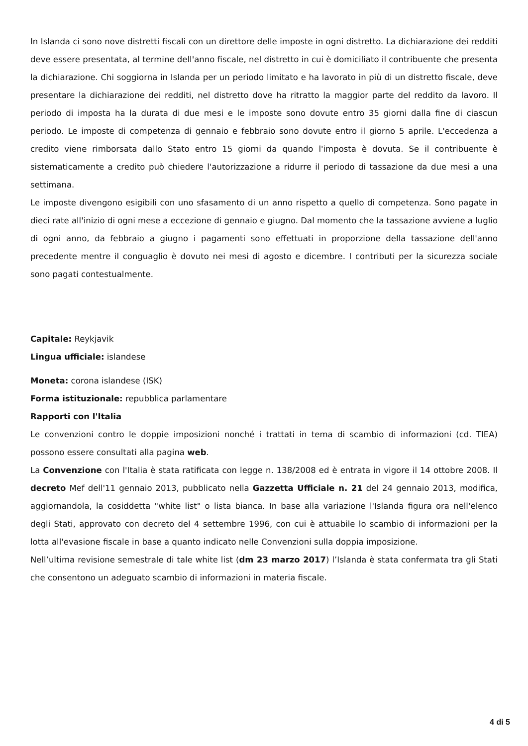In Islanda ci sono nove distretti fiscali con un direttore delle imposte in ogni distretto. La dichiarazione dei redditi deve essere presentata, al termine dell'anno fiscale, nel distretto in cui è domiciliato il contribuente che presenta la dichiarazione. Chi soggiorna in Islanda per un periodo limitato e ha lavorato in più di un distretto fiscale, deve presentare la dichiarazione dei redditi, nel distretto dove ha ritratto la maggior parte del reddito da lavoro. Il periodo di imposta ha la durata di due mesi e le imposte sono dovute entro 35 giorni dalla fine di ciascun periodo. Le imposte di competenza di gennaio e febbraio sono dovute entro il giorno 5 aprile. L'eccedenza a credito viene rimborsata dallo Stato entro 15 giorni da quando l'imposta è dovuta. Se il contribuente è sistematicamente a credito può chiedere l'autorizzazione a ridurre il periodo di tassazione da due mesi a una settimana.
Le imposte divengono esigibili con uno sfasamento di un anno rispetto a quello di competenza. Sono pagate in dieci rate all'inizio di ogni mese a eccezione di gennaio e giugno. Dal momento che la tassazione avviene a luglio di ogni anno, da febbraio a giugno i pagamenti sono effettuati in proporzione della tassazione dell'anno precedente mentre il conguaglio è dovuto nei mesi di agosto e dicembre. I contributi per la sicurezza sociale sono pagati contestualmente.
Capitale: Reykjavik
Lingua ufficiale: islandese
Moneta: corona islandese (ISK)
Forma istituzionale: repubblica parlamentare
Rapporti con l'Italia
Le convenzioni contro le doppie imposizioni nonché i trattati in tema di scambio di informazioni (cd. TIEA) possono essere consultati alla pagina web.
La Convenzione con l'Italia è stata ratificata con legge n. 138/2008 ed è entrata in vigore il 14 ottobre 2008. Il decreto Mef dell'11 gennaio 2013, pubblicato nella Gazzetta Ufficiale n. 21 del 24 gennaio 2013, modifica, aggiornandola, la cosiddetta "white list" o lista bianca. In base alla variazione l'Islanda figura ora nell'elenco degli Stati, approvato con decreto del 4 settembre 1996, con cui è attuabile lo scambio di informazioni per la lotta all'evasione fiscale in base a quanto indicato nelle Convenzioni sulla doppia imposizione.
Nell’ultima revisione semestrale di tale white list (dm 23 marzo 2017) l’Islanda è stata confermata tra gli Stati che consentono un adeguato scambio di informazioni in materia fiscale.
4 di 5